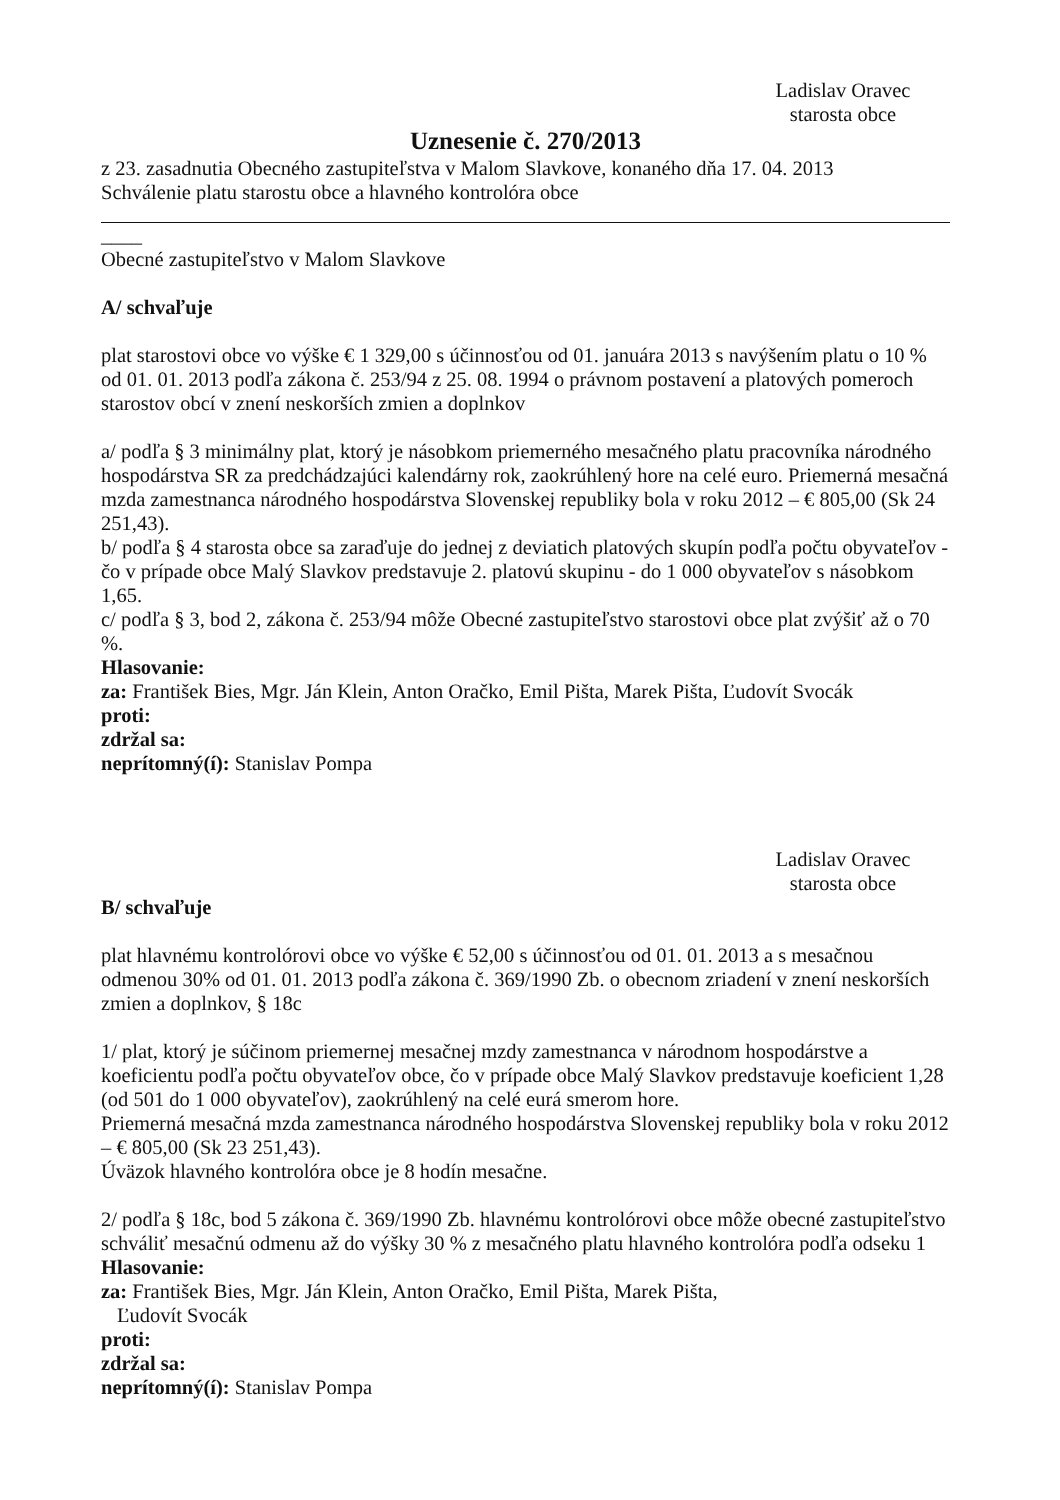Ladislav Oravec
starosta obce
Uznesenie č. 270/2013
z 23. zasadnutia Obecného zastupiteľstva v Malom Slavkove, konaného dňa 17. 04. 2013
Schválenie platu starostu obce a hlavného kontrolóra obce
____
Obecné zastupiteľstvo v Malom Slavkove
A/ schvaľuje
plat starostovi obce vo výške € 1 329,00 s účinnosťou od 01. januára 2013 s navýšením platu o 10 % od 01. 01. 2013 podľa zákona č. 253/94 z 25. 08. 1994 o právnom postavení a platových pomeroch starostov obcí v znení neskorších zmien a doplnkov
a/ podľa § 3 minimálny plat, ktorý je násobkom priemerného mesačného platu pracovníka národného hospodárstva SR za predchádzajúci kalendárny rok, zaokrúhlený hore na celé euro. Priemerná mesačná mzda zamestnanca národného hospodárstva Slovenskej republiky bola v roku 2012 – € 805,00 (Sk 24 251,43).
b/ podľa § 4 starosta obce sa zaraďuje do jednej z deviatich platových skupín podľa počtu obyvateľov - čo v prípade obce Malý Slavkov predstavuje 2. platovú skupinu - do 1 000 obyvateľov s násobkom 1,65.
c/ podľa § 3, bod 2, zákona č. 253/94 môže Obecné zastupiteľstvo starostovi obce plat zvýšiť až o 70 %.
Hlasovanie:
za: František Bies, Mgr. Ján Klein, Anton Oračko, Emil Pišta, Marek Pišta, Ľudovít Svocák
proti:
zdržal sa:
neprítomný(í): Stanislav Pompa
Ladislav Oravec
starosta obce
B/ schvaľuje
plat hlavnému kontrolórovi obce vo výške € 52,00 s účinnosťou od 01. 01. 2013 a s mesačnou odmenou 30% od 01. 01. 2013 podľa zákona č. 369/1990 Zb. o obecnom zriadení v znení neskorších zmien a doplnkov, § 18c
1/ plat, ktorý je súčinom priemernej mesačnej mzdy zamestnanca v národnom hospodárstve a koeficientu podľa počtu obyvateľov obce, čo v prípade obce Malý Slavkov predstavuje koeficient 1,28 (od 501 do 1 000 obyvateľov), zaokrúhlený na celé eurá smerom hore.
Priemerná mesačná mzda zamestnanca národného hospodárstva Slovenskej republiky bola v roku 2012 – € 805,00 (Sk 23 251,43).
Úväzok hlavného kontrolóra obce je 8 hodín mesačne.
2/ podľa § 18c, bod 5 zákona č. 369/1990 Zb. hlavnému kontrolórovi obce môže obecné zastupiteľstvo schváliť mesačnú odmenu až do výšky 30 % z mesačného platu hlavného kontrolóra podľa odseku 1
Hlasovanie:
za: František Bies, Mgr. Ján Klein, Anton Oračko, Emil Pišta, Marek Pišta,
Ľudovít Svocák
proti:
zdržal sa:
neprítomný(í): Stanislav Pompa